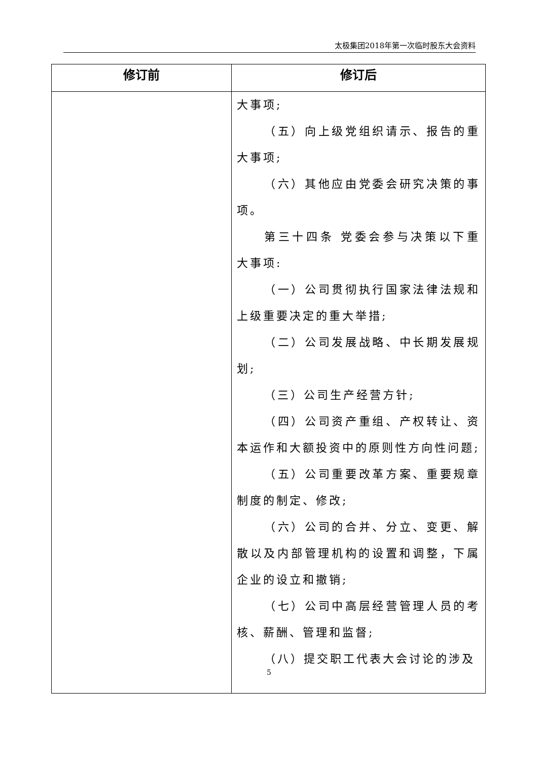太极集团2018年第一次临时股东大会资料
| 修订前 | 修订后 |
| --- | --- |
| | 大事项; （五）向上级党组织请示、报告的重大事项; （六）其他应由党委会研究决策的事项。 第三十四条 党委会参与决策以下重大事项: （一）公司贯彻执行国家法律法规和上级重要决定的重大举措; （二）公司发展战略、中长期发展规划; （三）公司生产经营方针; （四）公司资产重组、产权转让、资本运作和大额投资中的原则性方向性问题; （五）公司重要改革方案、重要规章制度的制定、修改; （六）公司的合并、分立、变更、解散以及内部管理机构的设置和调整，下属企业的设立和撤销; （七）公司中高层经营管理人员的考核、薪酬、管理和监督; （八）提交职工代表大会讨论的涉及 |
5